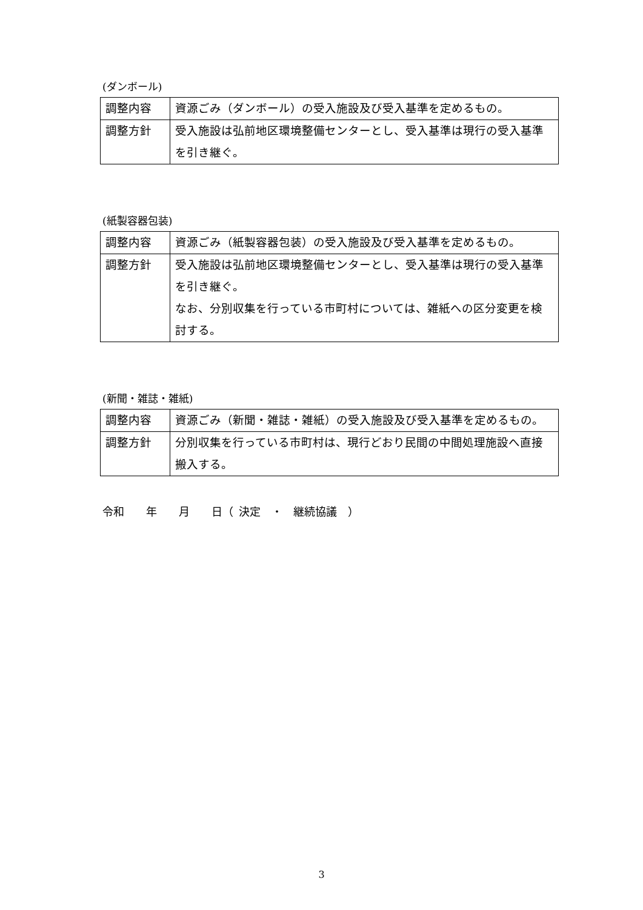(ダンボール)
| 調整内容 | 資源ごみ（ダンボール）の受入施設及び受入基準を定めるもの。 |
| 調整方針 | 受入施設は弘前地区環境整備センターとし、受入基準は現行の受入基準を引き継ぐ。 |
(紙製容器包装)
| 調整内容 | 資源ごみ（紙製容器包装）の受入施設及び受入基準を定めるもの。 |
| 調整方針 | 受入施設は弘前地区環境整備センターとし、受入基準は現行の受入基準を引き継ぐ。 なお、分別収集を行っている市町村については、雑紙への区分変更を検討する。 |
(新聞・雑誌・雑紙)
| 調整内容 | 資源ごみ（新聞・雑誌・雑紙）の受入施設及び受入基準を定めるもの。 |
| 調整方針 | 分別収集を行っている市町村は、現行どおり民間の中間処理施設へ直接搬入する。 |
令和  年  月  日（ 決定 ・ 継続協議 ）
3